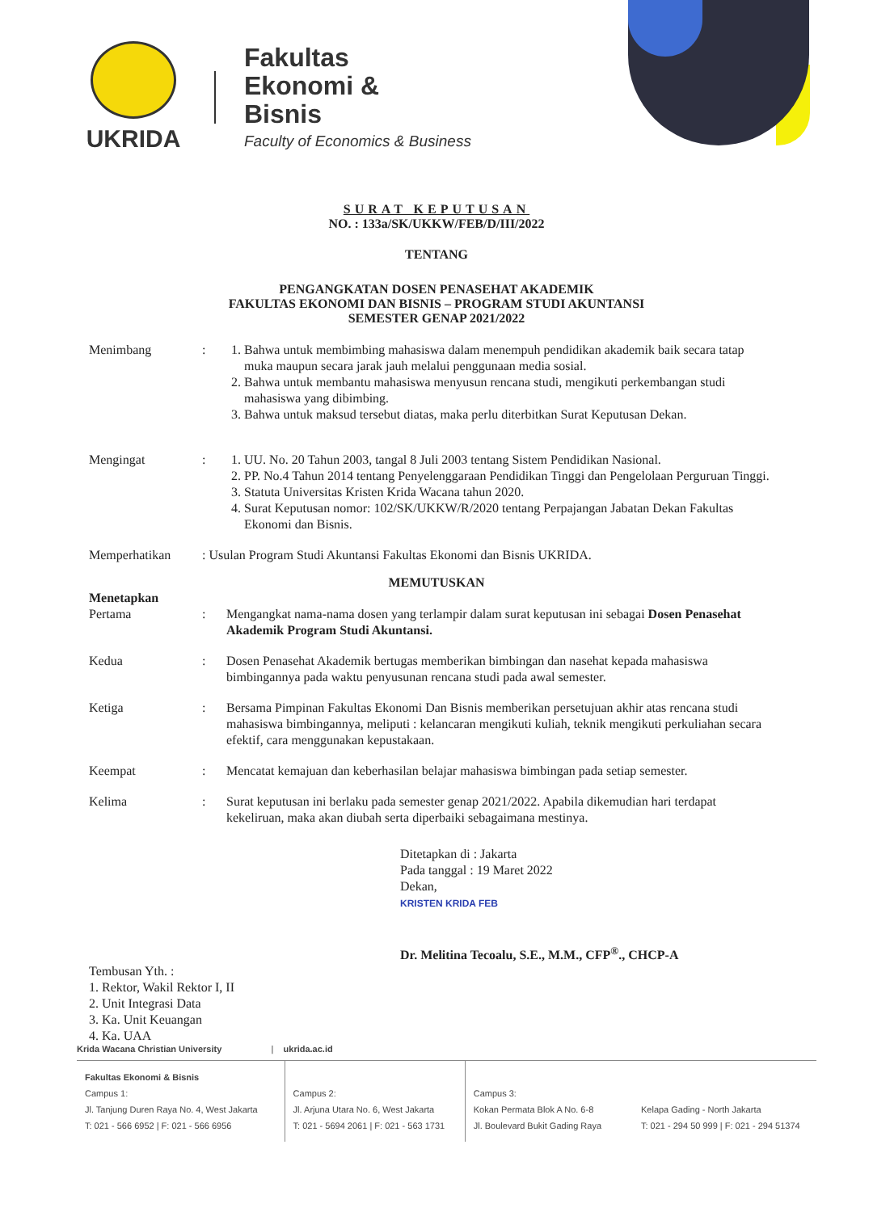UKRIDA
Fakultas
Ekonomi &
Bisnis
Faculty of Economics & Business
SURAT KEPUTUSAN
NO. : 133a/SK/UKKW/FEB/D/III/2022
TENTANG
PENGANGKATAN DOSEN PENASEHAT AKADEMIK
FAKULTAS EKONOMI DAN BISNIS – PROGRAM STUDI AKUNTANSI
SEMESTER GENAP 2021/2022
Menimbang : 1. Bahwa untuk membimbing mahasiswa dalam menempuh pendidikan akademik baik secara tatap muka maupun secara jarak jauh melalui penggunaan media sosial.
2. Bahwa untuk membantu mahasiswa menyusun rencana studi, mengikuti perkembangan studi mahasiswa yang dibimbing.
3. Bahwa untuk maksud tersebut diatas, maka perlu diterbitkan Surat Keputusan Dekan.
Mengingat : 1. UU. No. 20 Tahun 2003, tangal 8 Juli 2003 tentang Sistem Pendidikan Nasional.
2. PP. No.4 Tahun 2014 tentang Penyelenggaraan Pendidikan Tinggi dan Pengelolaan Perguruan Tinggi.
3. Statuta Universitas Kristen Krida Wacana tahun 2020.
4. Surat Keputusan nomor: 102/SK/UKKW/R/2020 tentang Perpajangan Jabatan Dekan Fakultas Ekonomi dan Bisnis.
Memperhatikan : Usulan Program Studi Akuntansi Fakultas Ekonomi dan Bisnis UKRIDA.
MEMUTUSKAN
Menetapkan
Pertama
:
Mengangkat nama-nama dosen yang terlampir dalam surat keputusan ini sebagai Dosen Penasehat Akademik Program Studi Akuntansi.
Kedua : Dosen Penasehat Akademik bertugas memberikan bimbingan dan nasehat kepada mahasiswa bimbingannya pada waktu penyusunan rencana studi pada awal semester.
Ketiga : Bersama Pimpinan Fakultas Ekonomi Dan Bisnis memberikan persetujuan akhir atas rencana studi mahasiswa bimbingannya, meliputi : kelancaran mengikuti kuliah, teknik mengikuti perkuliahan secara efektif, cara menggunakan kepustakaan.
Keempat : Mencatat kemajuan dan keberhasilan belajar mahasiswa bimbingan pada setiap semester.
Kelima : Surat keputusan ini berlaku pada semester genap 2021/2022. Apabila dikemudian hari terdapat kekeliruan, maka akan diubah serta diperbaiki sebagaimana mestinya.
Ditetapkan di : Jakarta
Pada tanggal : 19 Maret 2022
Dekan,
KRISTEN KRIDA FEB
Dr. Melitina Tecoalu, S.E., M.M., CFP<sup>®</sup>., CHCP-A
Tembusan Yth. :
1. Rektor, Wakil Rektor I, II
2. Unit Integrasi Data
3. Ka. Unit Keuangan
4. Ka. UAA
Krida Wacana Christian University | ukrida.ac.id
Fakultas Ekonomi & Bisnis
Campus 1:
Jl. Tanjung Duren Raya No. 4, West Jakarta
T: 021 - 566 6952 | F: 021 - 566 6956
Campus 2:
Jl. Arjuna Utara No. 6, West Jakarta
T: 021 - 5694 2061 | F: 021 - 563 1731
Campus 3:
Kokan Permata Blok A No. 6-8
Jl. Boulevard Bukit Gading Raya
Kelapa Gading - North Jakarta
T: 021 - 294 50 999 | F: 021 - 294 51374